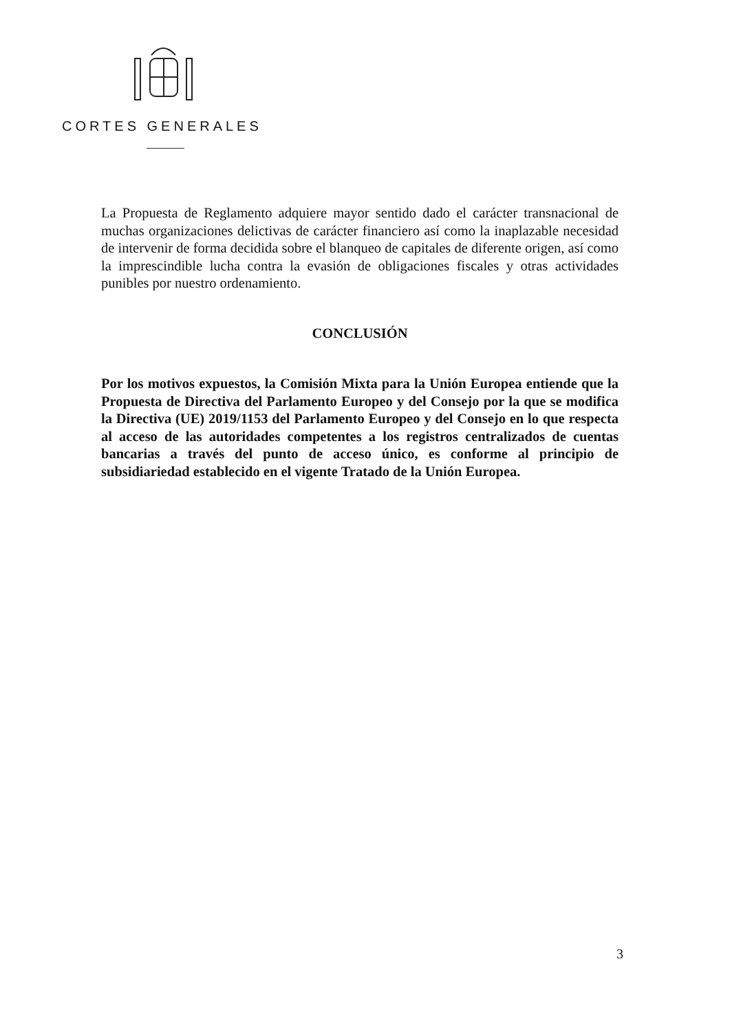CORTES GENERALES
La Propuesta de Reglamento adquiere mayor sentido dado el carácter transnacional de muchas organizaciones delictivas de carácter financiero así como la inaplazable necesidad de intervenir de forma decidida sobre el blanqueo de capitales de diferente origen, así como la imprescindible lucha contra la evasión de obligaciones fiscales y otras actividades punibles por nuestro ordenamiento.
CONCLUSIÓN
Por los motivos expuestos, la Comisión Mixta para la Unión Europea entiende que la Propuesta de Directiva del Parlamento Europeo y del Consejo por la que se modifica la Directiva (UE) 2019/1153 del Parlamento Europeo y del Consejo en lo que respecta al acceso de las autoridades competentes a los registros centralizados de cuentas bancarias a través del punto de acceso único, es conforme al principio de subsidiariedad establecido en el vigente Tratado de la Unión Europea.
3